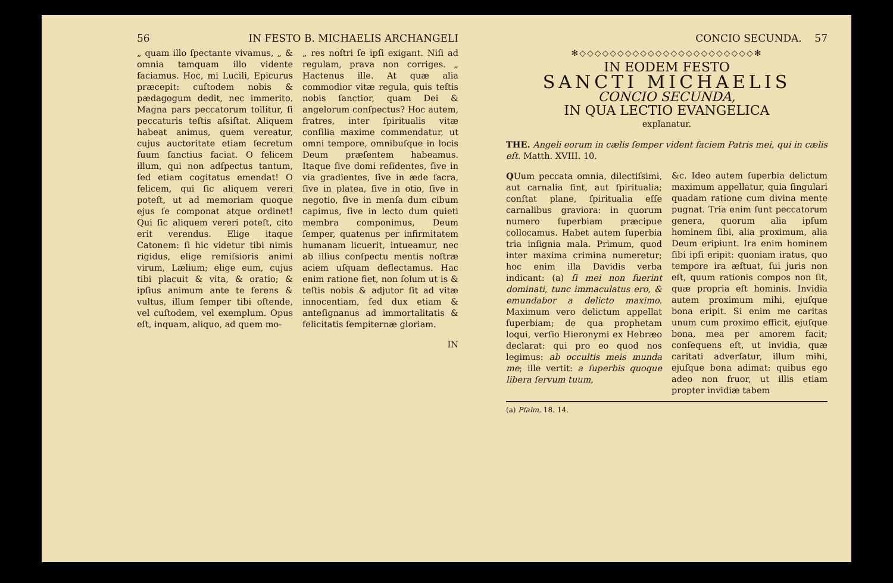56 IN FESTO B. MICHAELIS ARCHANGELI
„ quam illo ſpectante vivamus, „ & omnia tamquam illo vidente faciamus. Hoc, mi Lucili, Epicurus præcepit: cuſtodem nobis & pædagogum dedit, nec immerito. Magna pars peccatorum tollitur, ſi peccaturis teſtis aſsiſtat. Aliquem habeat animus, quem vereatur, cujus auctoritate etiam ſecretum ſuum ſanctius faciat. O felicem illum, qui non adſpectus tantum, ſed etiam cogitatus emendat! O felicem, qui ſic aliquem vereri poteſt, ut ad memoriam quoque ejus ſe componat atque ordinet! Qui ſic aliquem vereri poteſt, cito erit verendus. Elige itaque Catonem: ſi hic videtur tibi nimis rigidus, elige remiſsioris animi virum, Lælium; elige eum, cujus tibi placuit & vita, & oratio; & ipſius animum ante te ferens & vultus, illum ſemper tibi oſtende, vel cuſtodem, vel exemplum. Opus eſt, inquam, aliquo, ad quem mo-
„ res noſtri ſe ipſi exigant. Niſi ad regulam, prava non corriges. „ Hactenus ille. At quæ alia commodior vitæ regula, quis teſtis nobis ſanctior, quam Dei & angelorum conſpectus? Hoc autem, fratres, inter ſpiritualis vitæ conſilia maxime commendatur, ut omni tempore, omnibuſque in locis Deum præſentem habeamus. Itaque ſive domi reſidentes, ſive in via gradientes, ſive in æde ſacra, ſive in platea, ſive in otio, ſive in negotio, ſive in menſa dum cibum capimus, ſive in lecto dum quieti membra componimus, Deum ſemper, quatenus per infirmitatem humanam licuerit, intueamur, nec ab illius conſpectu mentis noſtræ aciem uſquam deflectamus. Hac enim ratione fiet, non ſolum ut is & teſtis nobis & adjutor ſit ad vitæ innocentiam, ſed dux etiam & anteſignanus ad immortalitatis & felicitatis ſempiternæ gloriam.
IN
CONCIO SECUNDA. 57
✻◇◇◇◇◇◇◇◇◇◇◇◇◇◇◇◇◇◇◇◇◇◇◇✻
IN EODEM FESTO
SANCTI MICHAELIS
CONCIO SECUNDA,
IN QUA LECTIO EVANGELICA
explanatur.
THE. Angeli eorum in cælis ſemper vident faciem Patris mei, qui in cælis eſt. Matth. XVIII. 10.
QUum peccata omnia, dilectiſsimi, aut carnalia ſint, aut ſpiritualia; conſtat plane, ſpiritualia eſſe carnalibus graviora: in quorum numero ſuperbiam præcipue collocamus. Habet autem ſuperbia tria inſignia mala. Primum, quod inter maxima crimina numeretur; hoc enim illa Davidis verba indicant: (a) ſi mei non fuerint dominati, tunc immaculatus ero, & emundabor a delicto maximo. Maximum vero delictum appellat ſuperbiam; de qua prophetam loqui, verſio Hieronymi ex Hebræo declarat: qui pro eo quod nos legimus: ab occultis meis munda me; ille vertit: a ſuperbis quoque libera ſervum tuum,
&c. Ideo autem ſuperbia delictum maximum appellatur, quia ſingulari quadam ratione cum divina mente pugnat. Tria enim ſunt peccatorum genera, quorum alia ipſum hominem ſibi, alia proximum, alia Deum eripiunt. Ira enim hominem ſibi ipſi eripit: quoniam iratus, quo tempore ira æſtuat, ſui juris non eſt, quum rationis compos non ſit, quæ propria eſt hominis. Invidia autem proximum mihi, ejuſque bona eripit. Si enim me caritas unum cum proximo efficit, ejuſque bona, mea per amorem facit; conſequens eſt, ut invidia, quæ caritati adverſatur, illum mihi, ejuſque bona adimat: quibus ego adeo non fruor, ut illis etiam propter invidiæ tabem
(a) Pſalm. 18. 14.